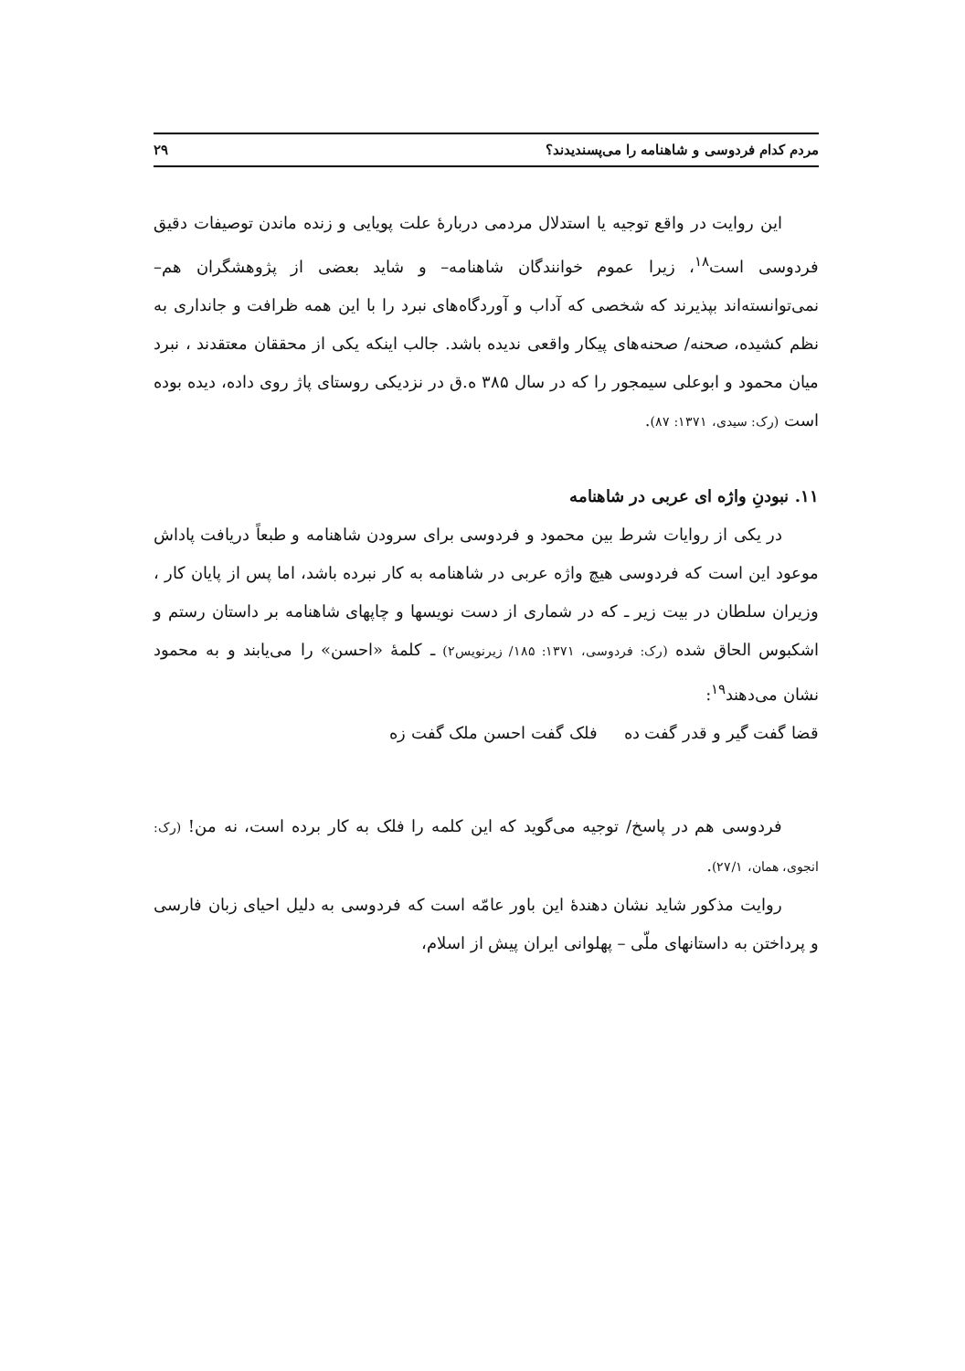مردم کدام فردوسی و شاهنامه را می‌پسندیدند؟ ۲۹
این روایت در واقع توجیه یا استدلال مردمی دربارهٔ علت پویایی و زنده ماندن توصیفات دقیق فردوسی است<sup>۱۸</sup>، زیرا عموم خوانندگان شاهنامه– و شاید بعضی از پژوهشگران هم– نمی‌توانسته‌اند بپذیرند که شخصی که آداب و آوردگاه‌های نبرد را با این همه ظرافت و جانداری به نظم کشیده، صحنه/ صحنه‌های پیکار واقعی ندیده باشد. جالب اینکه یکی از محققان معتقدند ، نبرد میان محمود و ابوعلی سیمجور را که در سال ۳۸۵ ه.ق در نزدیکی روستای پاژ روی داده، دیده بوده است (رک: سیدی، ۱۳۷۱: ۸۷).
۱۱. نبودنِ واژه ای عربی در شاهنامه
در یکی از روایات شرط بین محمود و فردوسی برای سرودن شاهنامه و طبعاً دریافت پاداش موعود این است که فردوسی هیچ واژه عربی در شاهنامه به کار نبرده باشد، اما پس از پایان کار ، وزیران سلطان در بیت زیر ـ که در شماری از دست نویسها و چاپهای شاهنامه بر داستان رستم و اشکبوس الحاق شده (رک: فردوسی، ۱۳۷۱: ۱۸۵/ زیرنویس۲) ـ کلمهٔ «احسن» را می‌یابند و به محمود نشان می‌دهند<sup>۱۹</sup>:
قضا گفت گیر و قدر گفت ده فلک گفت احسن ملک گفت زه
فردوسی هم در پاسخ/ توجیه می‌گوید که این کلمه را فلک به کار برده است، نه من! (رک: انجوی، همان، ۲۷/۱).
روایت مذکور شاید نشان دهندهٔ این باور عامّه است که فردوسی به دلیل احیای زبان فارسی و پرداختن به داستانهای ملّی – پهلوانی ایران پیش از اسلام،